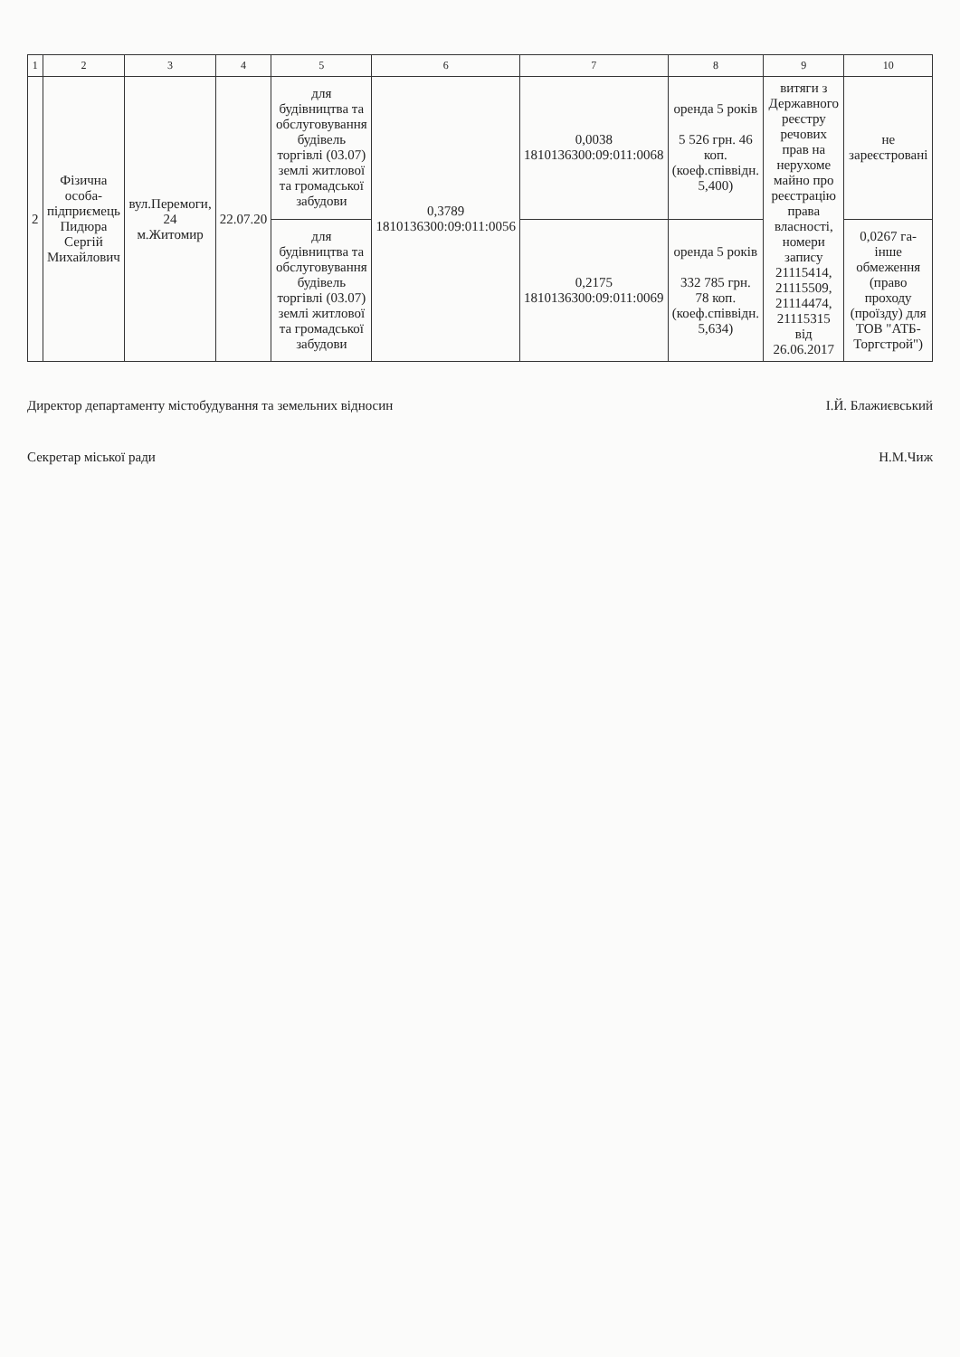| 1 | 2 | 3 | 4 | 5 | 6 | 7 | 8 | 9 | 10 |
| --- | --- | --- | --- | --- | --- | --- | --- | --- | --- |
| 2 | Фізична особа-підприємець Пидюра Сергій Михайлович | вул.Перемоги, 24 м.Житомир | 22.07.20 | для будівництва та обслуговування будівель торгівлі (03.07) землі житлової та громадської забудови | 0,3789 1810136300:09:011:0056 | 0,0038 1810136300:09:011:0068 | оренда 5 років 5 526 грн. 46 коп. (коеф.співвідн. 5,400) | витяги з Державного реєстру речових прав на нерухоме майно про реєстрацію права власності, номери запису 21115414, 21115509, 21114474, 21115315 від 26.06.2017 | не зареєстровані |
| | | | | для будівництва та обслуговування будівель торгівлі (03.07) землі житлової та громадської забудови | | 0,2175 1810136300:09:011:0069 | оренда 5 років 332 785 грн. 78 коп. (коеф.співвідн. 5,634) | | 0,0267 га-інше обмеження (право проходу (проїзду) для ТОВ "АТБ-Торгстрой") |
Директор департаменту містобудування та земельних відносин І.Й. Блажиєвський
Секретар міської ради Н.М.Чиж